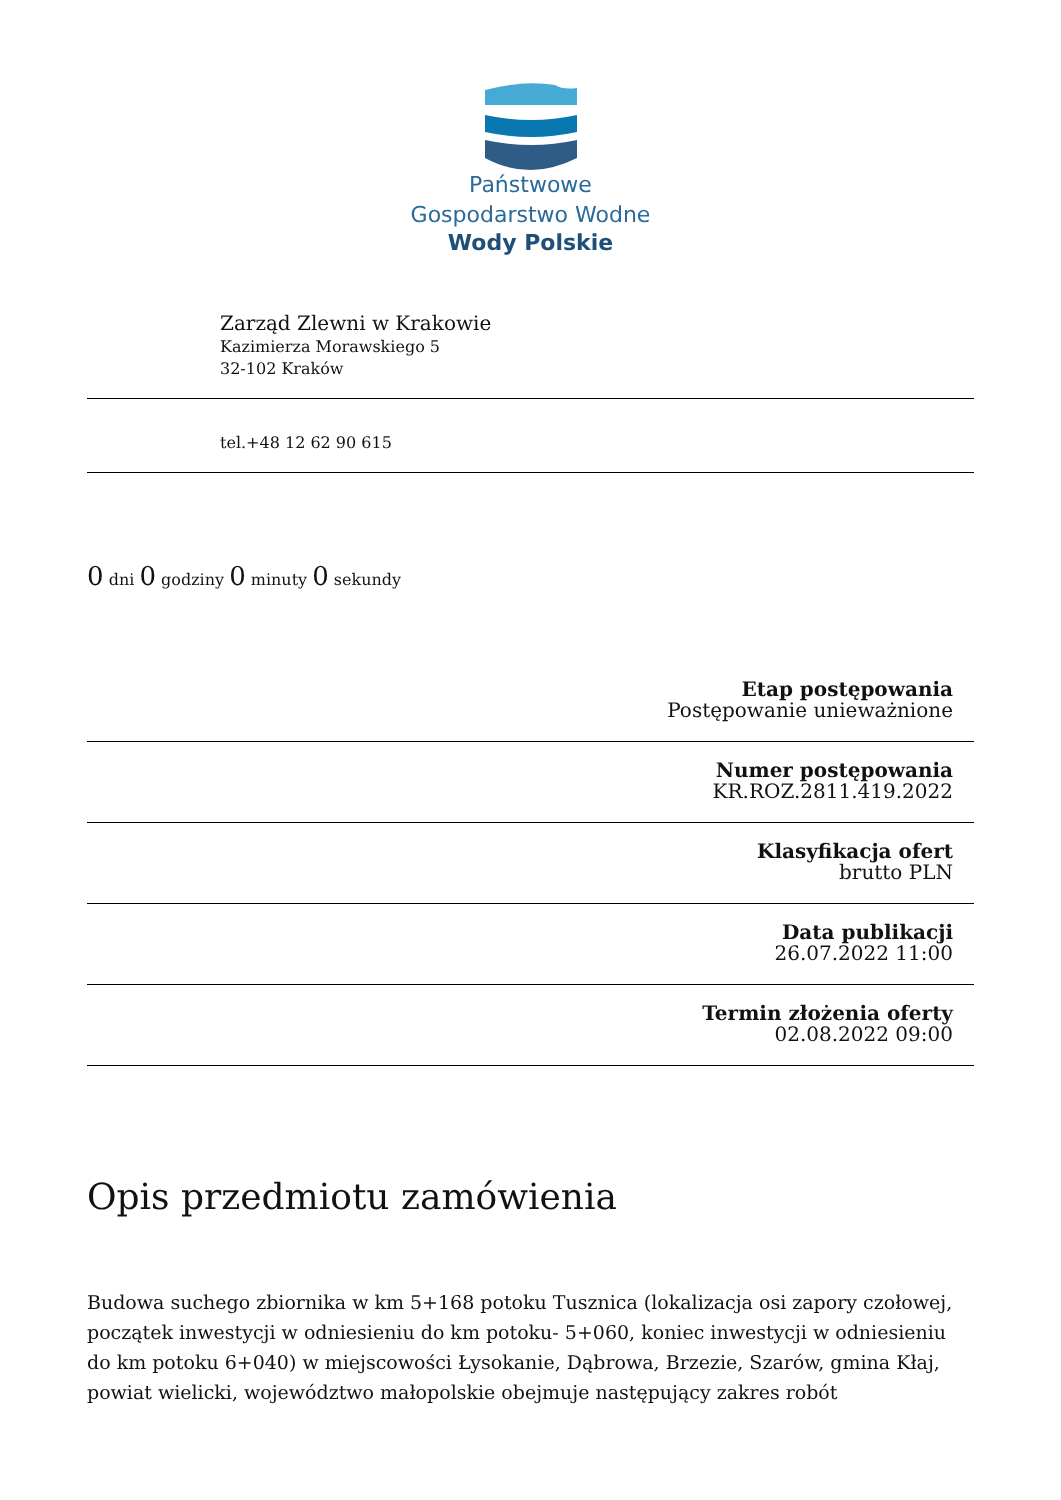Państwowe
Gospodarstwo Wodne
Wody Polskie
Zarząd Zlewni w Krakowie
Kazimierza Morawskiego 5
32-102 Kraków
tel.+48 12 62 90 615
0 dni 0 godziny 0 minuty 0 sekundy
Etap postępowania
Postępowanie unieważnione
Numer postępowania
KR.ROZ.2811.419.2022
Klasyfikacja ofert
brutto PLN
Data publikacji
26.07.2022 11:00
Termin złożenia oferty
02.08.2022 09:00
Opis przedmiotu zamówienia
Budowa suchego zbiornika w km 5+168 potoku Tusznica (lokalizacja osi zapory czołowej, początek inwestycji w odniesieniu do km potoku- 5+060, koniec inwestycji w odniesieniu do km potoku 6+040) w miejscowości Łysokanie, Dąbrowa, Brzezie, Szarów, gmina Kłaj, powiat wielicki, województwo małopolskie obejmuje następujący zakres robót